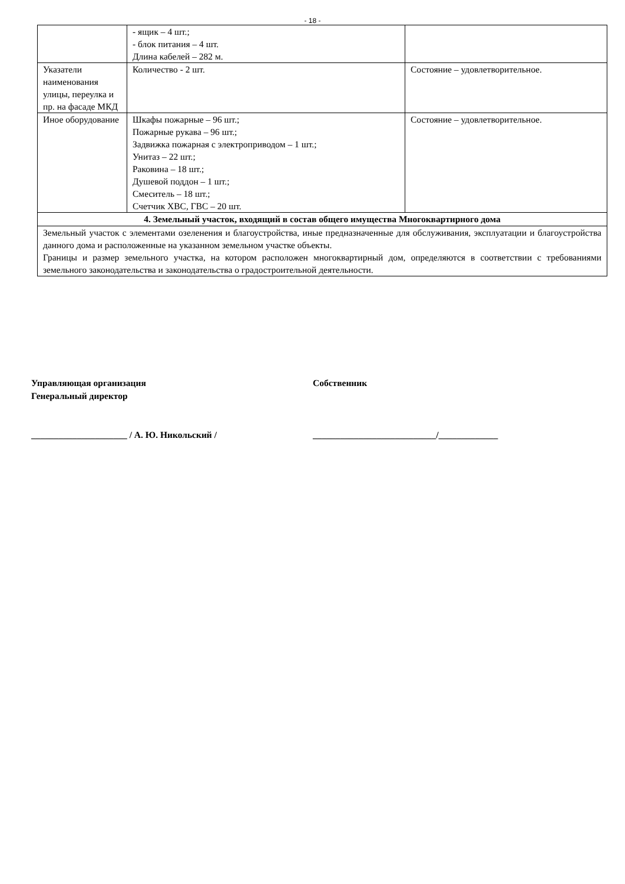- 18 -
| | - ящик – 4 шт.; - блок питания – 4 шт. Длина кабелей – 282 м. | |
| Указатели наименования улицы, переулка и пр. на фасаде МКД | Количество - 2 шт. | Состояние – удовлетворительное. |
| Иное оборудование | Шкафы пожарные – 96 шт.; Пожарные рукава – 96 шт.; Задвижка пожарная с электроприводом – 1 шт.; Унитаз – 22 шт.; Раковина – 18 шт.; Душевой поддон – 1 шт.; Смеситель – 18 шт.; Счетчик ХВС, ГВС – 20 шт. | Состояние – удовлетворительное. |
| 4. Земельный участок, входящий в состав общего имущества Многоквартирного дома | | |
| Земельный участок с элементами озеленения и благоустройства, иные предназначенные для обслуживания, эксплуатации и благоустройства данного дома и расположенные на указанном земельном участке объекты. Границы и размер земельного участка, на котором расположен многоквартирный дом, определяются в соответствии с требованиями земельного законодательства и законодательства о градостроительной деятельности. | | |
Управляющая организация
Генеральный директор
_____________________ / А. Ю. Никольский /
Собственник
___________________________/_____________